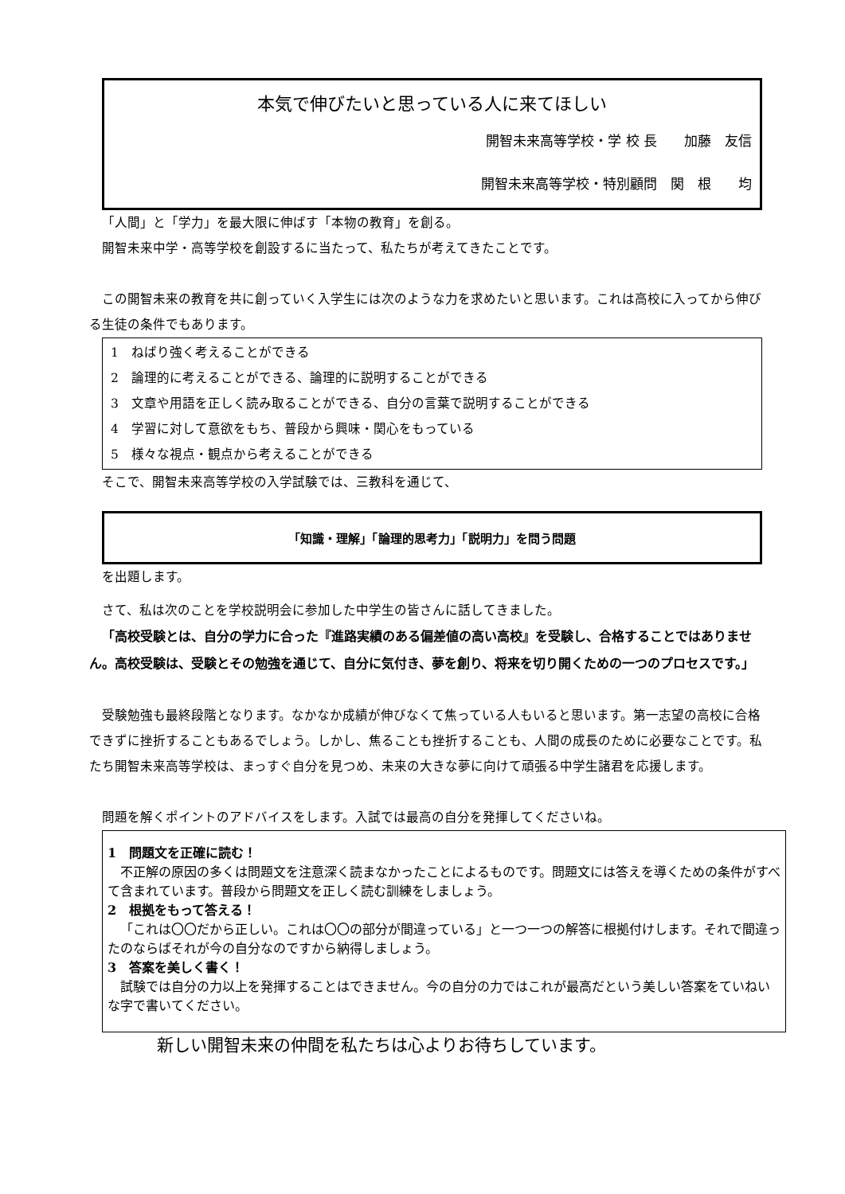本気で伸びたいと思っている人に来てほしい
開智未来高等学校・学 校 長　　加藤　友信
開智未来高等学校・特別顧問　関　根　　均
「人間」と「学力」を最大限に伸ばす「本物の教育」を創る。
開智未来中学・高等学校を創設するに当たって、私たちが考えてきたことです。
この開智未来の教育を共に創っていく入学生には次のような力を求めたいと思います。これは高校に入ってから伸びる生徒の条件でもあります。
1　ねばり強く考えることができる
2　論理的に考えることができる、論理的に説明することができる
3　文章や用語を正しく読み取ることができる、自分の言葉で説明することができる
4　学習に対して意欲をもち、普段から興味・関心をもっている
5　様々な視点・観点から考えることができる
そこで、開智未来高等学校の入学試験では、三教科を通じて、
「知識・理解」「論理的思考力」「説明力」を問う問題
を出題します。
さて、私は次のことを学校説明会に参加した中学生の皆さんに話してきました。
「高校受験とは、自分の学力に合った『進路実績のある偏差値の高い高校』を受験し、合格することではありません。高校受験は、受験とその勉強を通じて、自分に気付き、夢を創り、将来を切り開くための一つのプロセスです。」
受験勉強も最終段階となります。なかなか成績が伸びなくて焦っている人もいると思います。第一志望の高校に合格できずに挫折することもあるでしょう。しかし、焦ることも挫折することも、人間の成長のために必要なことです。私たち開智未来高等学校は、まっすぐ自分を見つめ、未来の大きな夢に向けて頑張る中学生諸君を応援します。
問題を解くポイントのアドバイスをします。入試では最高の自分を発揮してくださいね。
1　問題文を正確に読む！
不正解の原因の多くは問題文を注意深く読まなかったことによるものです。問題文には答えを導くための条件がすべて含まれています。普段から問題文を正しく読む訓練をしましょう。
2　根拠をもって答える！
「これは〇〇だから正しい。これは〇〇の部分が間違っている」と一つ一つの解答に根拠付けします。それで間違ったのならばそれが今の自分なのですから納得しましょう。
3　答案を美しく書く！
試験では自分の力以上を発揮することはできません。今の自分の力ではこれが最高だという美しい答案をていねいな字で書いてください。
新しい開智未来の仲間を私たちは心よりお待ちしています。